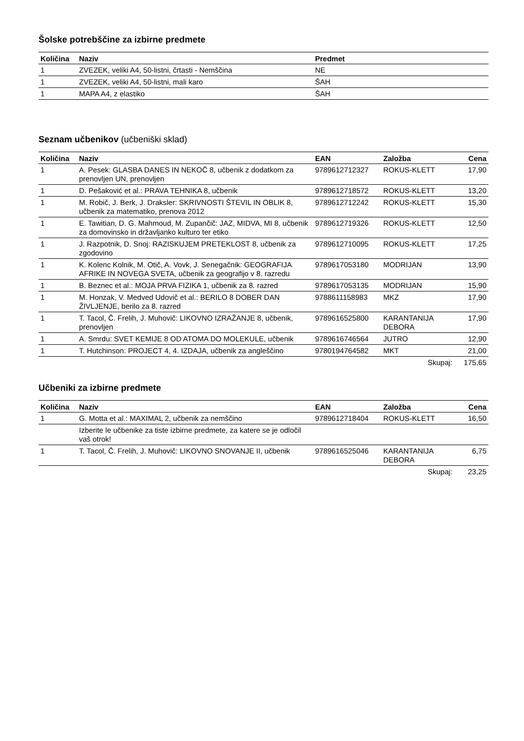Šolske potrebščine za izbirne predmete
| Količina | Naziv | Predmet |
| --- | --- | --- |
| 1 | ZVEZEK, veliki A4, 50-listni, črtasti - Nemščina | NE |
| 1 | ZVEZEK, veliki A4, 50-listni, mali karo | ŠAH |
| 1 | MAPA A4, z elastiko | ŠAH |
Seznam učbenikov (učbeniški sklad)
| Količina | Naziv | EAN | Založba | Cena |
| --- | --- | --- | --- | --- |
| 1 | A. Pesek: GLASBA DANES IN NEKOČ 8, učbenik z dodatkom za prenovljen UN, prenovljen | 9789612712327 | ROKUS-KLETT | 17,90 |
| 1 | D. Pešaković et al.: PRAVA TEHNIKA 8, učbenik | 9789612718572 | ROKUS-KLETT | 13,20 |
| 1 | M. Robič, J. Berk, J. Draksler: SKRIVNOSTI ŠTEVIL IN OBLIK 8, učbenik za matematiko, prenova 2012 | 9789612712242 | ROKUS-KLETT | 15,30 |
| 1 | E. Tawitian, D. G. Mahmoud, M. Zupančič: JAZ, MIDVA, MI 8, učbenik za domovinsko in državljanko kulturo ter etiko | 9789612719326 | ROKUS-KLETT | 12,50 |
| 1 | J. Razpotnik, D. Snoj: RAZISKUJEM PRETEKLOST 8, učbenik za zgodovino | 9789612710095 | ROKUS-KLETT | 17,25 |
| 1 | K. Kolenc Kolnik, M. Otič, A. Vovk, J. Senegačnik: GEOGRAFIJA AFRIKE IN NOVEGA SVETA, učbenik za geografijo v 8. razredu | 9789617053180 | MODRIJAN | 13,90 |
| 1 | B. Beznec et al.: MOJA PRVA FIZIKA 1, učbenik za 8. razred | 9789617053135 | MODRIJAN | 15,90 |
| 1 | M. Honzak, V. Medved Udovič et al.: BERILO 8 DOBER DAN ŽIVLJENJE, berilo za 8. razred | 9788611158983 | MKZ | 17,90 |
| 1 | T. Tacol, Č. Frelih, J. Muhovič: LIKOVNO IZRAŽANJE 8, učbenik, prenovljen | 9789616525800 | KARANTANIJA DEBORA | 17,90 |
| 1 | A. Smrdu: SVET KEMIJE 8 OD ATOMA DO MOLEKULE, učbenik | 9789616746564 | JUTRO | 12,90 |
| 1 | T. Hutchinson: PROJECT 4, 4. IZDAJA, učbenik za angleščino | 9780194764582 | MKT | 21,00 |
| | | | Skupaj: | 175,65 |
Učbeniki za izbirne predmete
| Količina | Naziv | EAN | Založba | Cena |
| --- | --- | --- | --- | --- |
| 1 | G. Motta et al.: MAXIMAL 2, učbenik za nemščino | 9789612718404 | ROKUS-KLETT | 16,50 |
| | Izberite le učbenike za tiste izbirne predmete, za katere se je odločil vaš otrok! | | | |
| 1 | T. Tacol, Č. Frelih, J. Muhovič: LIKOVNO SNOVANJE II, učbenik | 9789616525046 | KARANTANIJA DEBORA | 6,75 |
| | | | Skupaj: | 23,25 |